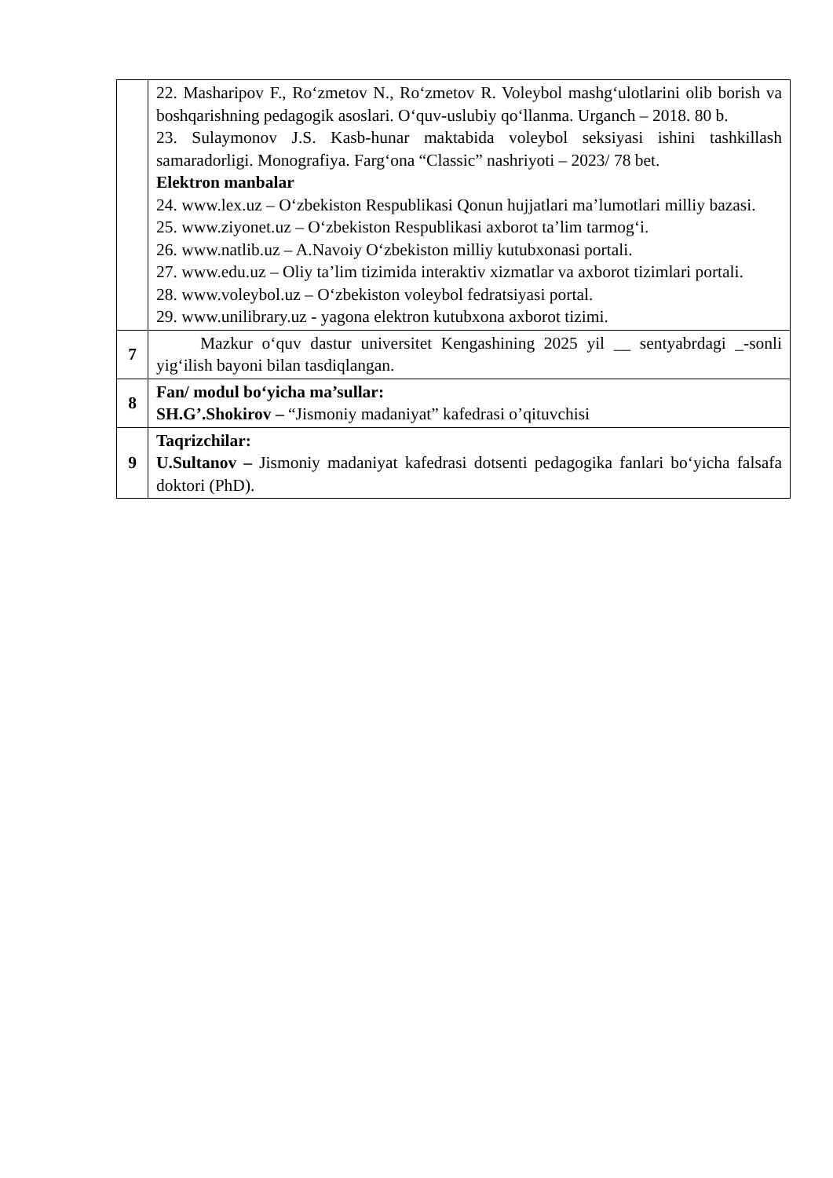| | 22. Masharipov F., Ro‘zmetov N., Ro‘zmetov R. Voleybol mashg‘ulotlarini olib borish va boshqarishning pedagogik asoslari. O‘quv-uslubiy qo‘llanma. Urganch – 2018. 80 b. 23. Sulaymonov J.S. Kasb-hunar maktabida voleybol seksiyasi ishini tashkillash samaradorligi. Monografiya. Farg‘ona “Classic” nashriyoti – 2023/ 78 bet. Elektron manbalar 24. www.lex.uz – O‘zbekiston Respublikasi Qonun hujjatlari ma’lumotlari milliy bazasi. 25. www.ziyonet.uz – O‘zbekiston Respublikasi axborot ta’lim tarmog‘i. 26. www.natlib.uz – A.Navoiy O‘zbekiston milliy kutubxonasi portali. 27. www.edu.uz – Oliy ta’lim tizimida interaktiv xizmatlar va axborot tizimlari portali. 28. www.voleybol.uz – O‘zbekiston voleybol fedratsiyasi portal. 29. www.unilibrary.uz - yagona elektron kutubxona axborot tizimi. |
| 7 | Mazkur o‘quv dastur universitet Kengashining 2025 yil __ sentyabrdagi _-sonli yig‘ilish bayoni bilan tasdiqlangan. |
| 8 | Fan/ modul bo‘yicha ma’sullar: SH.G’.Shokirov – “Jismoniy madaniyat” kafedrasi o’qituvchisi |
| 9 | Taqrizchilar: U.Sultanov – Jismoniy madaniyat kafedrasi dotsenti pedagogika fanlari bo‘yicha falsafa doktori (PhD). |